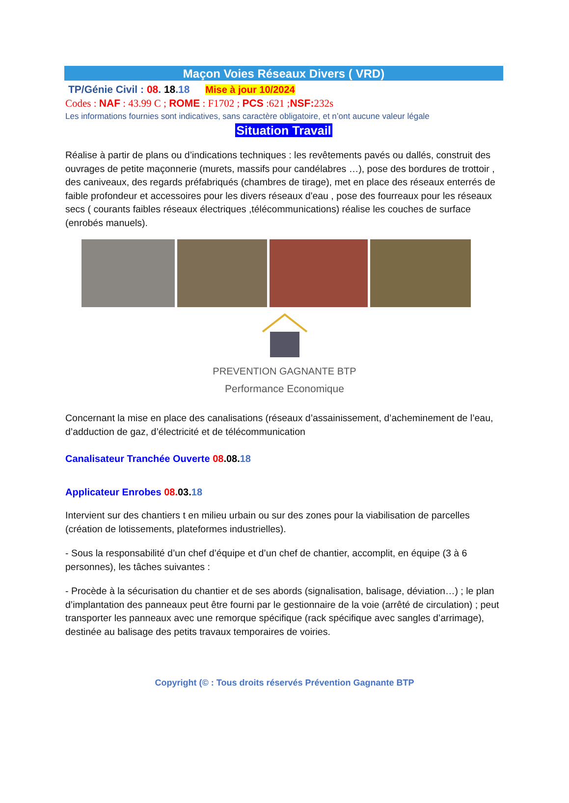Maçon Voies Réseaux Divers ( VRD)
TP/Génie Civil : 08. 18.18 Mise à jour 10/2024
Codes : NAF : 43.99 C ; ROME : F1702 ; PCS :621 ;NSF: 232s
Les informations fournies sont indicatives, sans caractère obligatoire, et n’ont aucune valeur légale
Situation Travail
Réalise à partir de plans ou d’indications techniques : les revêtements pavés ou dallés, construit des ouvrages de petite maçonnerie (murets, massifs pour candélabres …), pose des bordures de trottoir , des caniveaux, des regards préfabriqués (chambres de tirage), met en place des réseaux enterrés de faible profondeur et accessoires pour les divers réseaux d'eau , pose des fourreaux pour les réseaux secs ( courants faibles réseaux électriques ,télécommunications) réalise les couches de surface (enrobés manuels).
PREVENTION GAGNANTE BTP
Performance Economique
Concernant la mise en place des canalisations (réseaux d’assainissement, d’acheminement de l’eau, d’adduction de gaz, d’électricité et de télécommunication
Canalisateur Tranchée Ouverte 08.08. 18
Applicateur Enrobes 08. 03. 18
Intervient sur des chantiers t en milieu urbain ou sur des zones pour la viabilisation de parcelles (création de lotissements, plateformes industrielles).
- Sous la responsabilité d’un chef d’équipe et d’un chef de chantier, accomplit, en équipe (3 à 6 personnes), les tâches suivantes :
- Procède à la sécurisation du chantier et de ses abords (signalisation, balisage, déviation…) ; le plan d’implantation des panneaux peut être fourni par le gestionnaire de la voie (arrêté de circulation) ; peut transporter les panneaux avec une remorque spécifique (rack spécifique avec sangles d’arrimage), destinée au balisage des petits travaux temporaires de voiries.
Copyright (© : Tous droits réservés Prévention Gagnante BTP